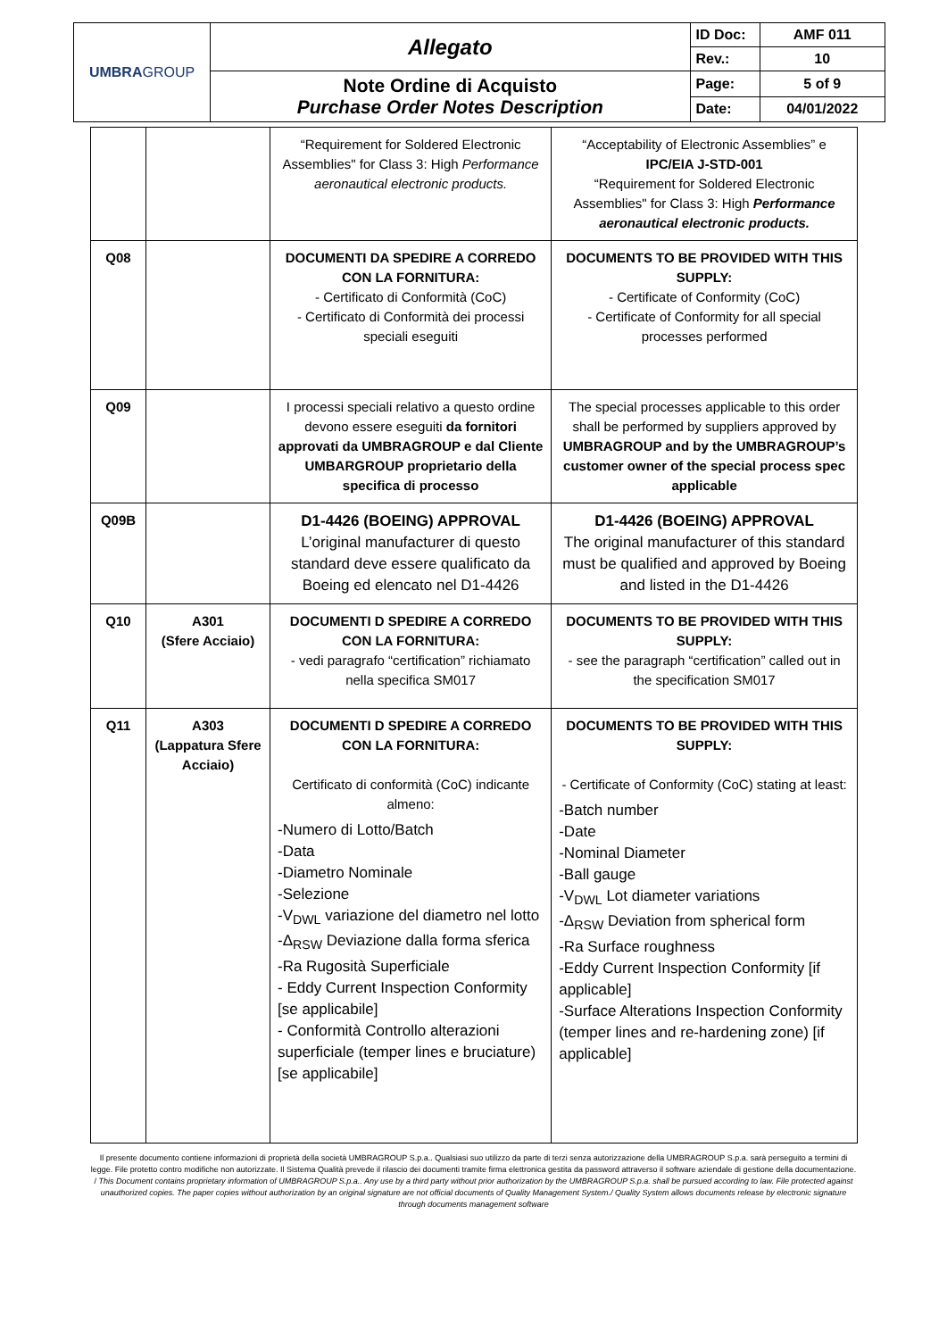| UMBRA GROUP | Allegato | ID Doc: | AMF 011 |
| | | Rev.: | 10 |
| | Note Ordine di Acquisto Purchase Order Notes Description | Page: | 5 of 9 |
| | | Date: | 04/01/2022 |
| | | “Requirement for Soldered Electronic Assemblies" for Class 3: High Performance aeronautical electronic products. | “Acceptability of Electronic Assemblies” e IPC/EIA J-STD-001 “Requirement for Soldered Electronic Assemblies" for Class 3: High Performance aeronautical electronic products. |
| Q08 | | DOCUMENTI DA SPEDIRE A CORREDO CON LA FORNITURA: - Certificato di Conformità (CoC) - Certificato di Conformità dei processi speciali eseguiti | DOCUMENTS TO BE PROVIDED WITH THIS SUPPLY: - Certificate of Conformity (CoC) - Certificate of Conformity for all special processes performed |
| Q09 | | I processi speciali relativo a questo ordine devono essere eseguiti da fornitori approvati da UMBRAGROUP e dal Cliente UMBARGROUP proprietario della specifica di processo | The special processes applicable to this order shall be performed by suppliers approved by UMBRAGROUP and by the UMBRAGROUP’s customer owner of the special process spec applicable |
| Q09B | | D1-4426 (BOEING) APPROVAL L’original manufacturer di questo standard deve essere qualificato da Boeing ed elencato nel D1-4426 | D1-4426 (BOEING) APPROVAL The original manufacturer of this standard must be qualified and approved by Boeing and listed in the D1-4426 |
| Q10 | A301 (Sfere Acciaio) | DOCUMENTI D SPEDIRE A CORREDO CON LA FORNITURA: - vedi paragrafo “certification” richiamato nella specifica SM017 | DOCUMENTS TO BE PROVIDED WITH THIS SUPPLY: - see the paragraph “certification” called out in the specification SM017 |
| Q11 | A303 (Lappatura Sfere Acciaio) | DOCUMENTI D SPEDIRE A CORREDO CON LA FORNITURA: Certificato di conformità (CoC) indicante almeno: -Numero di Lotto/Batch -Data -Diametro Nominale -Selezione -V<sub>DWL</sub> variazione del diametro nel lotto -Δ<sub>RSW</sub> Deviazione dalla forma sferica -Ra Rugosità Superficiale - Eddy Current Inspection Conformity [se applicabile] - Conformità Controllo alterazioni superficiale (temper lines e bruciature) [se applicabile] | DOCUMENTS TO BE PROVIDED WITH THIS SUPPLY: - Certificate of Conformity (CoC) stating at least: -Batch number -Date -Nominal Diameter -Ball gauge -V<sub>DWL</sub> Lot diameter variations -Δ<sub>RSW</sub> Deviation from spherical form -Ra Surface roughness -Eddy Current Inspection Conformity [if applicable] -Surface Alterations Inspection Conformity (temper lines and re-hardening zone) [if applicable] |
Il presente documento contiene informazioni di proprietà della società UMBRAGROUP S.p.a.. Qualsiasi suo utilizzo da parte di terzi senza autorizzazione della UMBRAGROUP S.p.a. sarà perseguito a termini di legge. File protetto contro modifiche non autorizzate. Il Sistema Qualità prevede il rilascio dei documenti tramite firma elettronica gestita da password attraverso il software aziendale di gestione della documentazione. / This Document contains proprietary information of UMBRAGROUP S.p.a.. Any use by a third party without prior authorization by the UMBRAGROUP S.p.a. shall be pursued according to law. File protected against unauthorized copies. The paper copies without authorization by an original signature are not official documents of Quality Management System./ Quality System allows documents release by electronic signature through documents management software